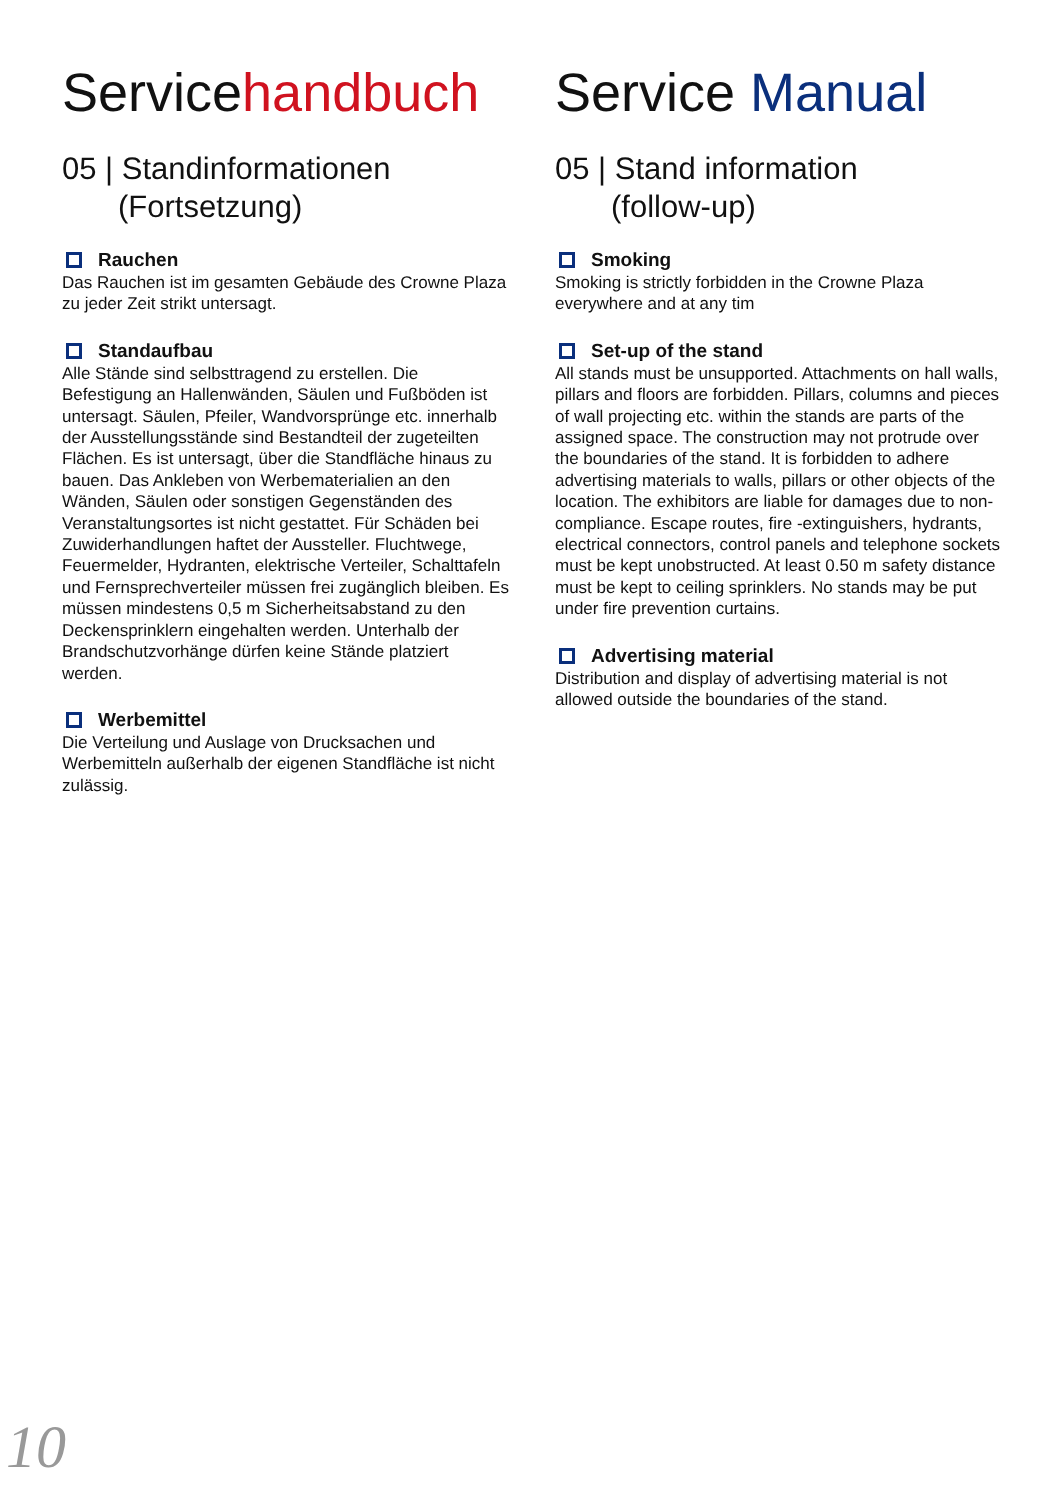Servicehandbuch
05 | Standinformationen
(Fortsetzung)
Rauchen
Das Rauchen ist im gesamten Gebäude des Crowne Plaza zu jeder Zeit strikt untersagt.
Standaufbau
Alle Stände sind selbsttragend zu erstellen. Die Befestigung an Hallenwänden, Säulen und Fußböden ist untersagt. Säulen, Pfeiler, Wandvorsprünge etc. innerhalb der Ausstellungsstände sind Bestandteil der zugeteilten Flächen. Es ist untersagt, über die Standfläche hinaus zu bauen. Das Ankleben von Werbematerialien an den Wänden, Säulen oder sonstigen Gegenständen des Veranstaltungsortes ist nicht gestattet. Für Schäden bei Zuwiderhandlungen haftet der Aussteller. Fluchtwege, Feuermelder, Hydranten, elektrische Verteiler, Schalttafeln und Fernsprechverteiler müssen frei zugänglich bleiben. Es müssen mindestens 0,5 m Sicherheitsabstand zu den Deckensprinklern eingehalten werden. Unterhalb der Brandschutzvorhänge dürfen keine Stände platziert werden.
Werbemittel
Die Verteilung und Auslage von Drucksachen und Werbemitteln außerhalb der eigenen Standfläche ist nicht zulässig.
Service Manual
05 | Stand information
(follow-up)
Smoking
Smoking is strictly forbidden in the Crowne Plaza everywhere and at any tim
Set-up of the stand
All stands must be unsupported. Attachments on hall walls, pillars and floors are forbidden. Pillars, columns and pieces of wall projecting etc. within the stands are parts of the assigned space. The construction may not protrude over the boundaries of the stand. It is forbidden to adhere advertising materials to walls, pillars or other objects of the location. The exhibitors are liable for damages due to non-compliance. Escape routes, fire -extinguishers, hydrants, electrical connectors, control panels and telephone sockets must be kept unobstructed. At least 0.50 m safety distance must be kept to ceiling sprinklers. No stands may be put under fire prevention curtains.
Advertising material
Distribution and display of advertising material is not allowed outside the boundaries of the stand.
10